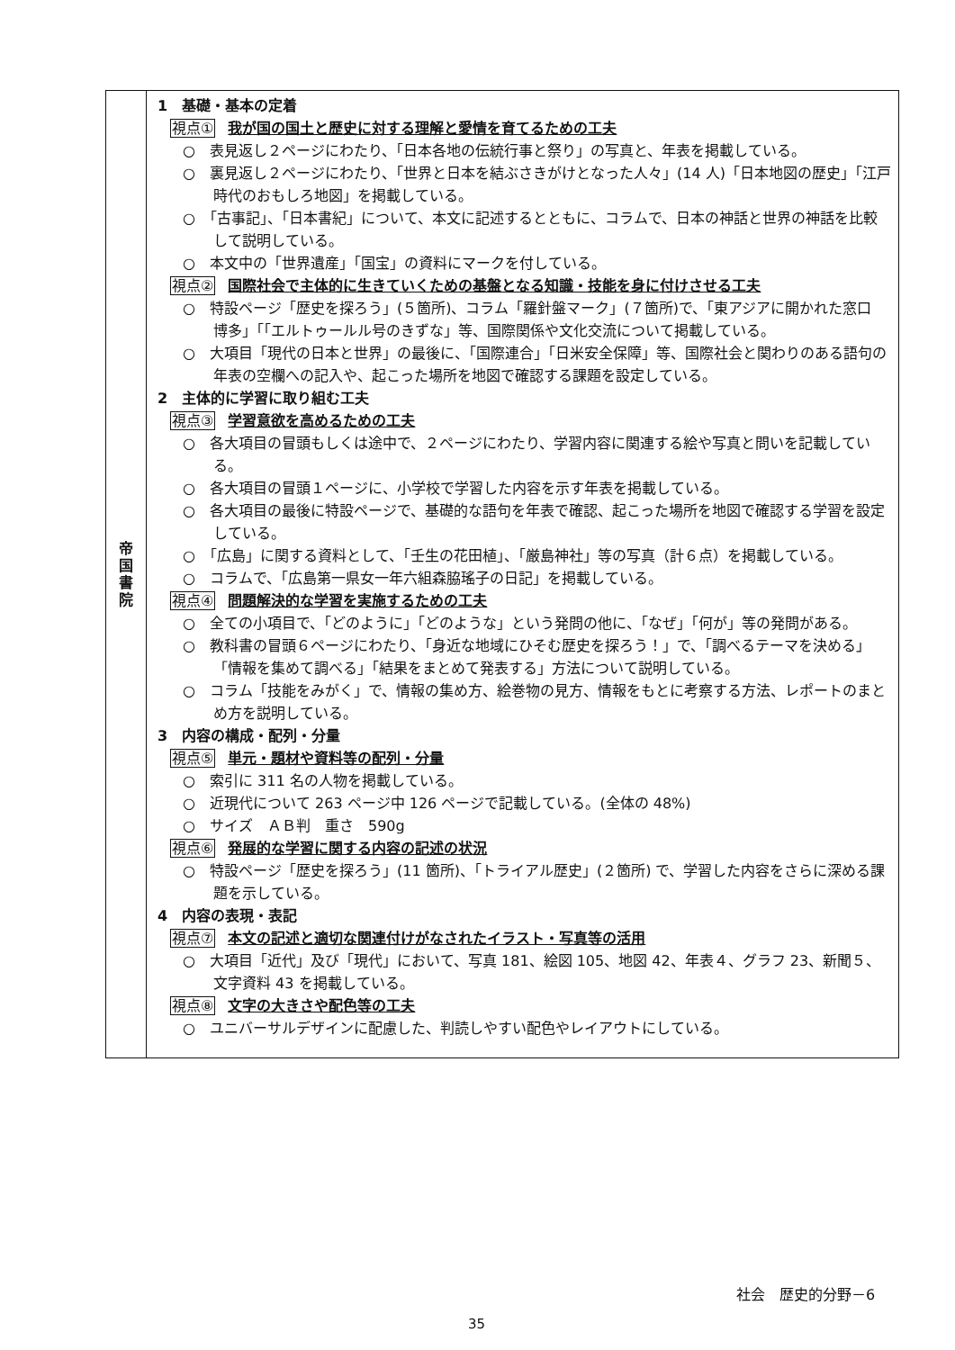| 帝 国 書 院 | 1 基礎・基本の定着 視点① 我が国の国土と歴史に対する理解と愛情を育てるための工夫 ○ 表見返し２ページにわたり、「日本各地の伝統行事と祭り」の写真と、年表を掲載している。 ○ 裏見返し２ページにわたり、「世界と日本を結ぶさきがけとなった人々」(14 人)「日本地図の歴史」「江戸時代のおもしろ地図」を掲載している。 ○ 「古事記」、「日本書紀」について、本文に記述するとともに、コラムで、日本の神話と世界の神話を比較して説明している。 ○ 本文中の「世界遺産」「国宝」の資料にマークを付している。 視点② 国際社会で主体的に生きていくための基盤となる知識・技能を身に付けさせる工夫 ○ 特設ページ「歴史を探ろう」(５箇所)、コラム「羅針盤マーク」(７箇所)で、「東アジアに開かれた窓口 博多」「「エルトゥールル号のきずな」等、国際関係や文化交流について掲載している。 ○ 大項目「現代の日本と世界」の最後に、「国際連合」「日米安全保障」等、国際社会と関わりのある語句の年表の空欄への記入や、起こった場所を地図で確認する課題を設定している。 2 主体的に学習に取り組む工夫 視点③ 学習意欲を高めるための工夫 ○ 各大項目の冒頭もしくは途中で、２ページにわたり、学習内容に関連する絵や写真と問いを記載している。 ○ 各大項目の冒頭１ページに、小学校で学習した内容を示す年表を掲載している。 ○ 各大項目の最後に特設ページで、基礎的な語句を年表で確認、起こった場所を地図で確認する学習を設定している。 ○ 「広島」に関する資料として、「壬生の花田植」、「厳島神社」等の写真（計６点）を掲載している。 ○ コラムで、「広島第一県女一年六組森脇瑤子の日記」を掲載している。 視点④ 問題解決的な学習を実施するための工夫 ○ 全ての小項目で、「どのように」「どのような」という発問の他に、「なぜ」「何が」等の発問がある。 ○ 教科書の冒頭６ページにわたり、「身近な地域にひそむ歴史を探ろう！」で、「調べるテーマを決める」「情報を集めて調べる」「結果をまとめて発表する」方法について説明している。 ○ コラム「技能をみがく」で、情報の集め方、絵巻物の見方、情報をもとに考察する方法、レポートのまとめ方を説明している。 3 内容の構成・配列・分量 視点⑤ 単元・題材や資料等の配列・分量 ○ 索引に 311 名の人物を掲載している。 ○ 近現代について 263 ページ中 126 ページで記載している。(全体の 48%) ○ サイズ ＡＢ判 重さ 590g 視点⑥ 発展的な学習に関する内容の記述の状況 ○ 特設ページ「歴史を探ろう」(11 箇所)、「トライアル歴史」(２箇所) で、学習した内容をさらに深める課題を示している。 4 内容の表現・表記 視点⑦ 本文の記述と適切な関連付けがなされたイラスト・写真等の活用 ○ 大項目「近代」及び「現代」において、写真 181、絵図 105、地図 42、年表４、グラフ 23、新聞５、文字資料 43 を掲載している。 視点⑧ 文字の大きさや配色等の工夫 ○ ユニバーサルデザインに配慮した、判読しやすい配色やレイアウトにしている。 |
社会　歴史的分野－6
35